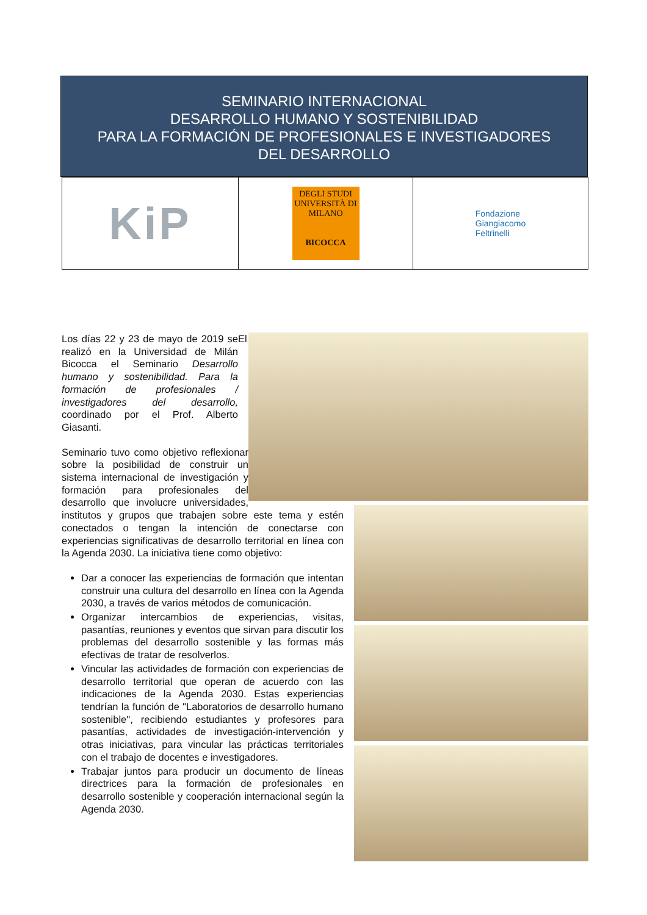SEMINARIO INTERNACIONAL
DESARROLLO HUMANO Y SOSTENIBILIDAD
PARA LA FORMACIÓN DE PROFESIONALES E INVESTIGADORES
DEL DESARROLLO
| KiP | DEGLI STUDI UNIVERSITÀ DI MILANO BICOCCA | Fondazione Giangiacomo Feltrinelli |
Los días 22 y 23 de mayo de 2019 se realizó en la Universidad de Milán Bicocca el Seminario Desarrollo humano y sostenibilidad. Para la formación de profesionales / investigadores del desarrollo, coordinado por el Prof. Alberto Giasanti.
El Seminario tuvo como objetivo reflexionar sobre la posibilidad de construir un sistema internacional de investigación y formación para profesionales del desarrollo que involucre universidades, institutos y grupos que trabajen sobre este tema y estén conectados o tengan la intención de conectarse con experiencias significativas de desarrollo territorial en línea con la Agenda 2030. La iniciativa tiene como objetivo:
Dar a conocer las experiencias de formación que intentan construir una cultura del desarrollo en línea con la Agenda 2030, a través de varios métodos de comunicación.
Organizar intercambios de experiencias, visitas, pasantías, reuniones y eventos que sirvan para discutir los problemas del desarrollo sostenible y las formas más efectivas de tratar de resolverlos.
Vincular las actividades de formación con experiencias de desarrollo territorial que operan de acuerdo con las indicaciones de la Agenda 2030. Estas experiencias tendrían la función de "Laboratorios de desarrollo humano sostenible", recibiendo estudiantes y profesores para pasantías, actividades de investigación-intervención y otras iniciativas, para vincular las prácticas territoriales con el trabajo de docentes e investigadores.
Trabajar juntos para producir un documento de líneas directrices para la formación de profesionales en desarrollo sostenible y cooperación internacional según la Agenda 2030.